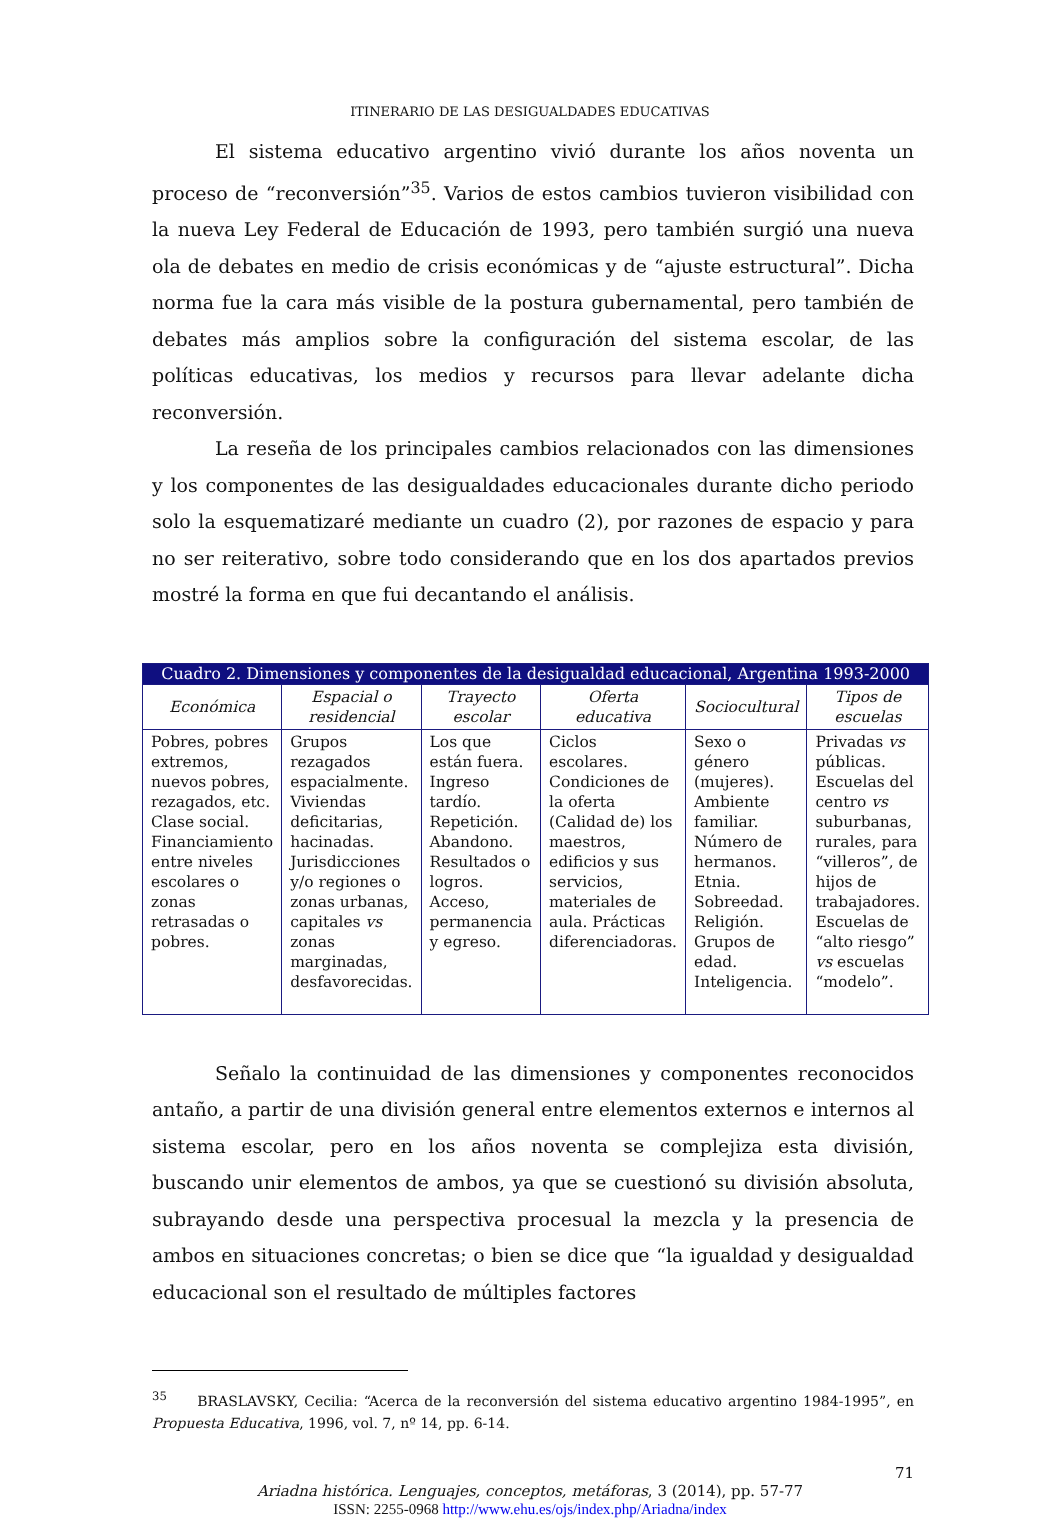ITINERARIO DE LAS DESIGUALDADES EDUCATIVAS
El sistema educativo argentino vivió durante los años noventa un proceso de “reconversión”<sup>35</sup>. Varios de estos cambios tuvieron visibilidad con la nueva Ley Federal de Educación de 1993, pero también surgió una nueva ola de debates en medio de crisis económicas y de “ajuste estructural”. Dicha norma fue la cara más visible de la postura gubernamental, pero también de debates más amplios sobre la configuración del sistema escolar, de las políticas educativas, los medios y recursos para llevar adelante dicha reconversión.
La reseña de los principales cambios relacionados con las dimensiones y los componentes de las desigualdades educacionales durante dicho periodo solo la esquematizaré mediante un cuadro (2), por razones de espacio y para no ser reiterativo, sobre todo considerando que en los dos apartados previos mostré la forma en que fui decantando el análisis.
| Cuadro 2. Dimensiones y componentes de la desigualdad educacional, Argentina 1993-2000 | | | | | |
| --- | --- | --- | --- | --- | --- |
| Económica | Espacial o residencial | Trayecto escolar | Oferta educativa | Sociocultural | Tipos de escuelas |
| Pobres, pobres extremos, nuevos pobres, rezagados, etc. Clase social. Financiamiento entre niveles escolares o zonas retrasadas o pobres. | Grupos rezagados espacialmente. Viviendas deficitarias, hacinadas. Jurisdicciones y/o regiones o zonas urbanas, capitales vs zonas marginadas, desfavorecidas. | Los que están fuera. Ingreso tardío. Repetición. Abandono. Resultados o logros. Acceso, permanencia y egreso. | Ciclos escolares. Condiciones de la oferta (Calidad de) los maestros, edificios y sus servicios, materiales de aula. Prácticas diferenciadoras. | Sexo o género (mujeres). Ambiente familiar. Número de hermanos. Etnia. Sobreedad. Religión. Grupos de edad. Inteligencia. | Privadas vs públicas. Escuelas del centro vs suburbanas, rurales, para “villeros”, de hijos de trabajadores. Escuelas de “alto riesgo” vs escuelas “modelo”. |
Señalo la continuidad de las dimensiones y componentes reconocidos antaño, a partir de una división general entre elementos externos e internos al sistema escolar, pero en los años noventa se complejiza esta división, buscando unir elementos de ambos, ya que se cuestionó su división absoluta, subrayando desde una perspectiva procesual la mezcla y la presencia de ambos en situaciones concretas; o bien se dice que “la igualdad y desigualdad educacional son el resultado de múltiples factores
<sup>35</sup> BRASLAVSKY, Cecilia: “Acerca de la reconversión del sistema educativo argentino 1984-1995”, en Propuesta Educativa, 1996, vol. 7, nº 14, pp. 6-14.
71
Ariadna histórica. Lenguajes, conceptos, metáforas, 3 (2014), pp. 57-77
ISSN: 2255-0968 http://www.ehu.es/ojs/index.php/Ariadna/index